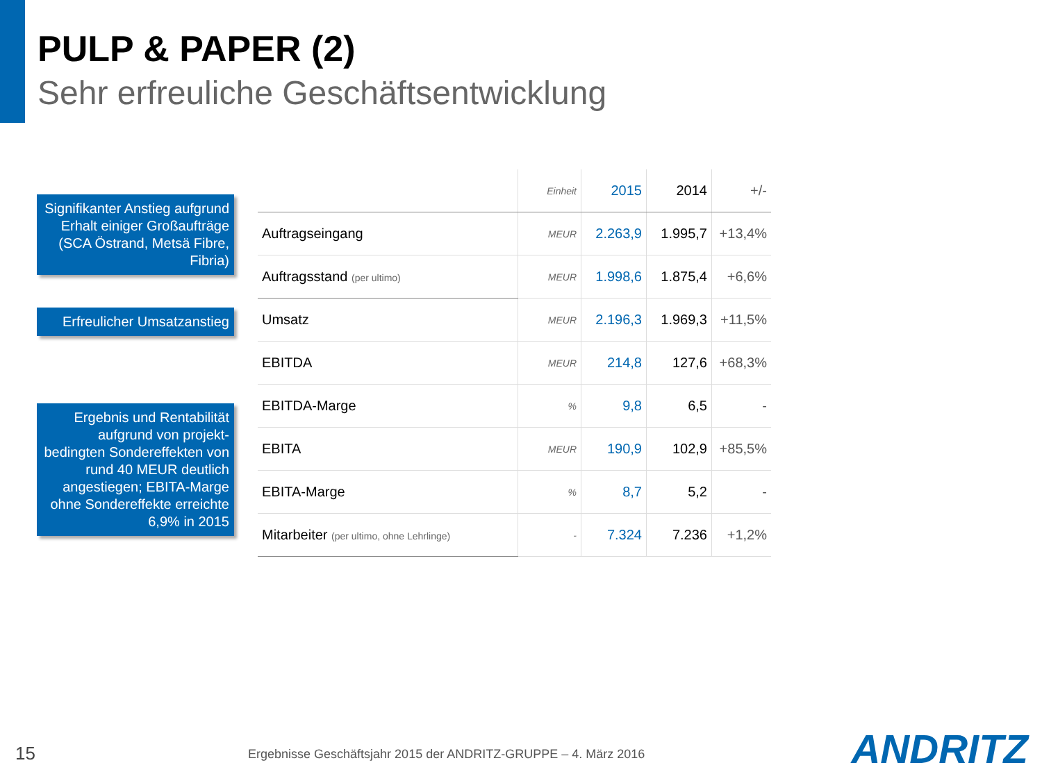PULP & PAPER (2)
Sehr erfreuliche Geschäftsentwicklung
Signifikanter Anstieg aufgrund Erhalt einiger Großaufträge (SCA Östrand, Metsä Fibre, Fibria)
Erfreulicher Umsatzanstieg
Ergebnis und Rentabilität aufgrund von projekt-bedingten Sondereffekten von rund 40 MEUR deutlich angestiegen; EBITA-Marge ohne Sondereffekte erreichte 6,9% in 2015
| | Einheit | 2015 | 2014 | +/- |
| --- | --- | --- | --- | --- |
| Auftragseingang | MEUR | 2.263,9 | 1.995,7 | +13,4% |
| Auftragsstand (per ultimo) | MEUR | 1.998,6 | 1.875,4 | +6,6% |
| Umsatz | MEUR | 2.196,3 | 1.969,3 | +11,5% |
| EBITDA | MEUR | 214,8 | 127,6 | +68,3% |
| EBITDA-Marge | % | 9,8 | 6,5 | - |
| EBITA | MEUR | 190,9 | 102,9 | +85,5% |
| EBITA-Marge | % | 8,7 | 5,2 | - |
| Mitarbeiter (per ultimo, ohne Lehrlinge) | - | 7.324 | 7.236 | +1,2% |
15
Ergebnisse Geschäftsjahr 2015 der ANDRITZ-GRUPPE – 4. März 2016
ANDRITZ